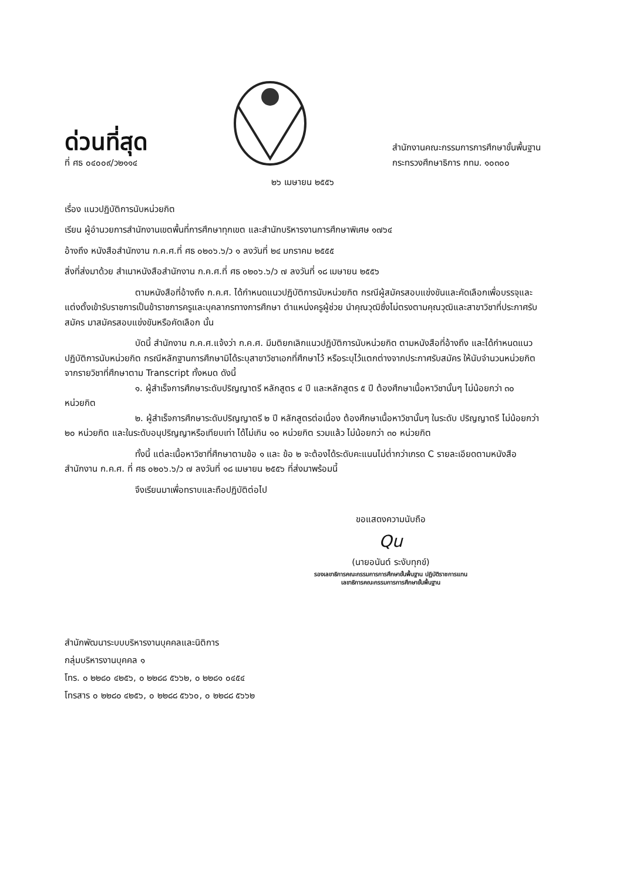ด่วนที่สุด
ที่ ศธ ๐๔๐๐๙/ว๒๑๑๔
สำนักงานคณะกรรมการการศึกษาขั้นพื้นฐาน
กระทรวงศึกษาธิการ กทม. ๑๐๓๐๐
๒๖ เมษายน ๒๕๕๖
เรื่อง แนวปฏิบัติการนับหน่วยกิต
เรียน ผู้อำนวยการสำนักงานเขตพื้นที่การศึกษาทุกเขต และสำนักบริหารงานการศึกษาพิเศษ ๑๗๖๔
อ้างถึง หนังสือสำนักงาน ก.ค.ศ.ที่ ศธ ๐๒๐๖.๖/ว ๑ ลงวันที่ ๒๔ มกราคม ๒๕๕๕
สิ่งที่ส่งมาด้วย สำเนาหนังสือสำนักงาน ก.ค.ศ.ที่ ศธ ๐๒๐๖.๖/ว ๗ ลงวันที่ ๑๘ เมษายน ๒๕๕๖
ตามหนังสือที่อ้างถึง ก.ค.ศ. ได้กำหนดแนวปฏิบัติการนับหน่วยกิต กรณีผู้สมัครสอบแข่งขันและคัดเลือกเพื่อบรรจุและแต่งตั้งเข้ารับราชการเป็นข้าราชการครูและบุคลากรทางการศึกษา ตำแหน่งครูผู้ช่วย นำคุณวุฒิซึ่งไม่ตรงตามคุณวุฒิและสาขาวิชาที่ประกาศรับสมัคร มาสมัครสอบแข่งขันหรือคัดเลือก นั้น
บัดนี้ สำนักงาน ก.ค.ศ.แจ้งว่า ก.ค.ศ. มีมติยกเลิกแนวปฏิบัติการนับหน่วยกิต ตามหนังสือที่อ้างถึง และได้กำหนดแนวปฏิบัติการนับหน่วยกิต กรณีหลักฐานการศึกษามิได้ระบุสาขาวิชาเอกที่ศึกษาไว้ หรือระบุไว้แตกต่างจากประกาศรับสมัคร ให้นับจำนวนหน่วยกิตจากรายวิชาที่ศึกษาตาม Transcript ทั้งหมด ดังนี้
๑. ผู้สำเร็จการศึกษาระดับปริญญาตรี หลักสูตร ๔ ปี และหลักสูตร ๕ ปี ต้องศึกษาเนื้อหาวิชานั้นๆ ไม่น้อยกว่า ๓๐ หน่วยกิต
๒. ผู้สำเร็จการศึกษาระดับปริญญาตรี ๒ ปี หลักสูตรต่อเนื่อง ต้องศึกษาเนื้อหาวิชานั้นๆ ในระดับ ปริญญาตรี ไม่น้อยกว่า ๒๐ หน่วยกิต และในระดับอนุปริญญาหรือเทียบเท่า ได้ไม่เกิน ๑๐ หน่วยกิต รวมแล้ว ไม่น้อยกว่า ๓๐ หน่วยกิต
ทั้งนี้ แต่ละเนื้อหาวิชาที่ศึกษาตามข้อ ๑ และ ข้อ ๒ จะต้องได้ระดับคะแนนไม่ต่ำกว่าเกรด C รายละเอียดตามหนังสือสำนักงาน ก.ค.ศ. ที่ ศธ ๐๒๐๖.๖/ว ๗ ลงวันที่ ๑๘ เมษายน ๒๕๕๖ ที่ส่งมาพร้อมนี้
จึงเรียนมาเพื่อทราบและถือปฏิบัติต่อไป
ขอแสดงความนับถือ
Qu
(นายอนันต์ ระงับทุกข์)
รองเลขาธิการคณะกรรมการการศึกษาขั้นพื้นฐาน ปฏิบัติราชการแทน
เลขาธิการคณะกรรมการการศึกษาขั้นพื้นฐาน
สำนักพัฒนาระบบบริหารงานบุคคลและนิติการ
กลุ่มบริหารงานบุคคล ๑
โทร. ๐ ๒๒๘๐ ๔๒๕๖, ๐ ๒๒๘๘ ๕๖๖๒, ๐ ๒๒๘๑ ๐๔๕๔
โทรสาร ๐ ๒๒๘๐ ๔๒๕๖, ๐ ๒๒๘๘ ๕๖๖๐, ๐ ๒๒๘๘ ๕๖๖๒